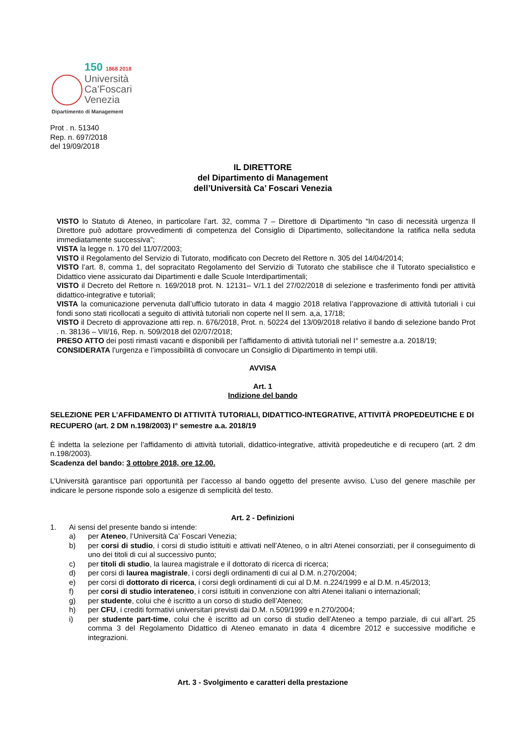150 1868 2018
Università
Ca’Foscari
Venezia
Dipartimento di Management
Prot . n. 51340
Rep. n. 697/2018
del 19/09/2018
IL DIRETTORE
del Dipartimento di Management
dell’Università Ca’ Foscari Venezia
VISTO lo Statuto di Ateneo, in particolare l’art. 32, comma 7 – Direttore di Dipartimento “In caso di necessità urgenza Il Direttore può adottare provvedimenti di competenza del Consiglio di Dipartimento, sollecitandone la ratifica nella seduta immediatamente successiva”;
VISTA la legge n. 170 del 11/07/2003;
VISTO il Regolamento del Servizio di Tutorato, modificato con Decreto del Rettore n. 305 del 14/04/2014;
VISTO l’art. 8, comma 1, del sopracitato Regolamento del Servizio di Tutorato che stabilisce che il Tutorato specialistico e Didattico viene assicurato dai Dipartimenti e dalle Scuole Interdipartimentali;
VISTO il Decreto del Rettore n. 169/2018 prot. N. 12131– V/1.1 del 27/02/2018 di selezione e trasferimento fondi per attività didattico-integrative e tutoriali;
VISTA la comunicazione pervenuta dall’ufficio tutorato in data 4 maggio 2018 relativa l’approvazione di attività tutoriali i cui fondi sono stati ricollocati a seguito di attività tutoriali non coperte nel II sem. a,a, 17/18;
VISTO il Decreto di approvazione atti rep. n. 676/2018, Prot. n. 50224 del 13/09/2018 relativo il bando di selezione bando Prot . n. 38136 – VII/16, Rep. n. 509/2018 del 02/07/2018;
PRESO ATTO dei posti rimasti vacanti e disponibili per l’affidamento di attività tutoriali nel I° semestre a.a. 2018/19;
CONSIDERATA l’urgenza e l’impossibilità di convocare un Consiglio di Dipartimento in tempi utili.
AVVISA
Art. 1
Indizione del bando
SELEZIONE PER L’AFFIDAMENTO DI ATTIVITÀ TUTORIALI, DIDATTICO-INTEGRATIVE, ATTIVITÀ PROPEDEUTICHE E DI RECUPERO (art. 2 DM n.198/2003) I° semestre a.a. 2018/19
È indetta la selezione per l’affidamento di attività tutoriali, didattico-integrative, attività propedeutiche e di recupero (art. 2 dm n.198/2003).
Scadenza del bando: 3 ottobre 2018, ore 12.00.
L’Università garantisce pari opportunità per l’accesso al bando oggetto del presente avviso. L’uso del genere maschile per indicare le persone risponde solo a esigenze di semplicità del testo.
Art. 2 - Definizioni
1. Ai sensi del presente bando si intende:
a) per Ateneo, l’Università Ca’ Foscari Venezia;
b) per corsi di studio, i corsi di studio istituiti e attivati nell’Ateneo, o in altri Atenei consorziati, per il conseguimento di uno dei titoli di cui al successivo punto;
c) per titoli di studio, la laurea magistrale e il dottorato di ricerca di ricerca;
d) per corsi di laurea magistrale, i corsi degli ordinamenti di cui al D.M. n.270/2004;
e) per corsi di dottorato di ricerca, i corsi degli ordinamenti di cui al D.M. n.224/1999 e al D.M. n.45/2013;
f) per corsi di studio interateneo, i corsi istituiti in convenzione con altri Atenei italiani o internazionali;
g) per studente, colui che è iscritto a un corso di studio dell’Ateneo;
h) per CFU, i crediti formativi universitari previsti dai D.M. n.509/1999 e n.270/2004;
i) per studente part-time, colui che è iscritto ad un corso di studio dell’Ateneo a tempo parziale, di cui all’art. 25 comma 3 del Regolamento Didattico di Ateneo emanato in data 4 dicembre 2012 e successive modifiche e integrazioni.
Art. 3 - Svolgimento e caratteri della prestazione